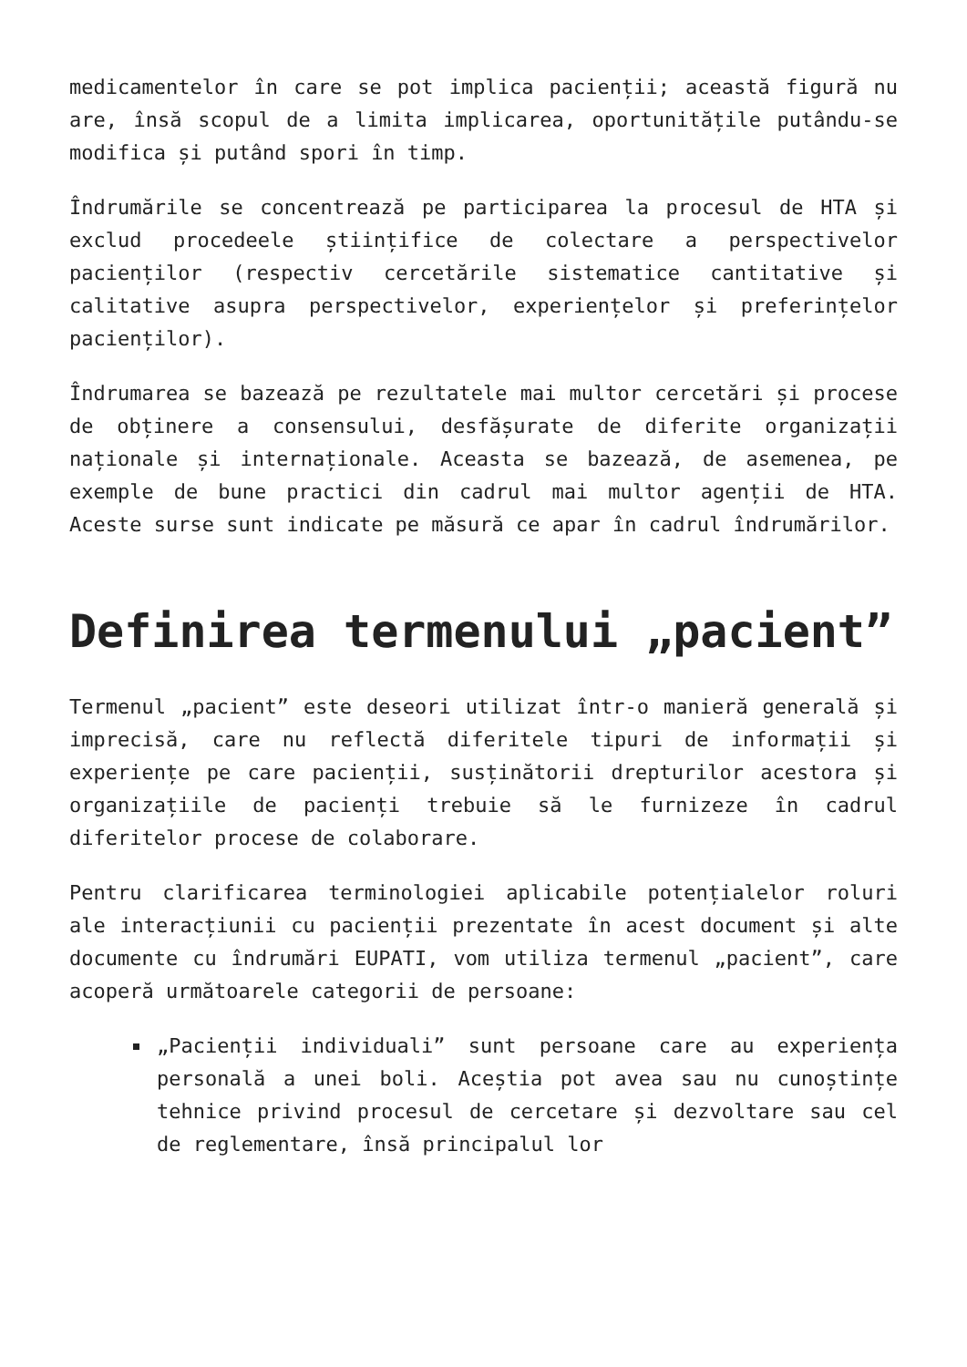medicamentelor în care se pot implica pacienții; această figură nu are, însă scopul de a limita implicarea, oportunitățile putându-se modifica și putând spori în timp.
Îndrumările se concentrează pe participarea la procesul de HTA și exclud procedeele științifice de colectare a perspectivelor pacienților (respectiv cercetările sistematice cantitative și calitative asupra perspectivelor, experiențelor și preferințelor pacienților).
Îndrumarea se bazează pe rezultatele mai multor cercetări și procese de obținere a consensului, desfășurate de diferite organizații naționale și internaționale. Aceasta se bazează, de asemenea, pe exemple de bune practici din cadrul mai multor agenții de HTA. Aceste surse sunt indicate pe măsură ce apar în cadrul îndrumărilor.
Definirea termenului „pacient”
Termenul „pacient” este deseori utilizat într-o manieră generală și imprecisă, care nu reflectă diferitele tipuri de informații și experiențe pe care pacienții, susținătorii drepturilor acestora și organizațiile de pacienți trebuie să le furnizeze în cadrul diferitelor procese de colaborare.
Pentru clarificarea terminologiei aplicabile potențialelor roluri ale interacțiunii cu pacienții prezentate în acest document și alte documente cu îndrumări EUPATI, vom utiliza termenul „pacient”, care acoperă următoarele categorii de persoane:
„Pacienții individuali” sunt persoane care au experiența personală a unei boli. Aceștia pot avea sau nu cunoștințe tehnice privind procesul de cercetare și dezvoltare sau cel de reglementare, însă principalul lor